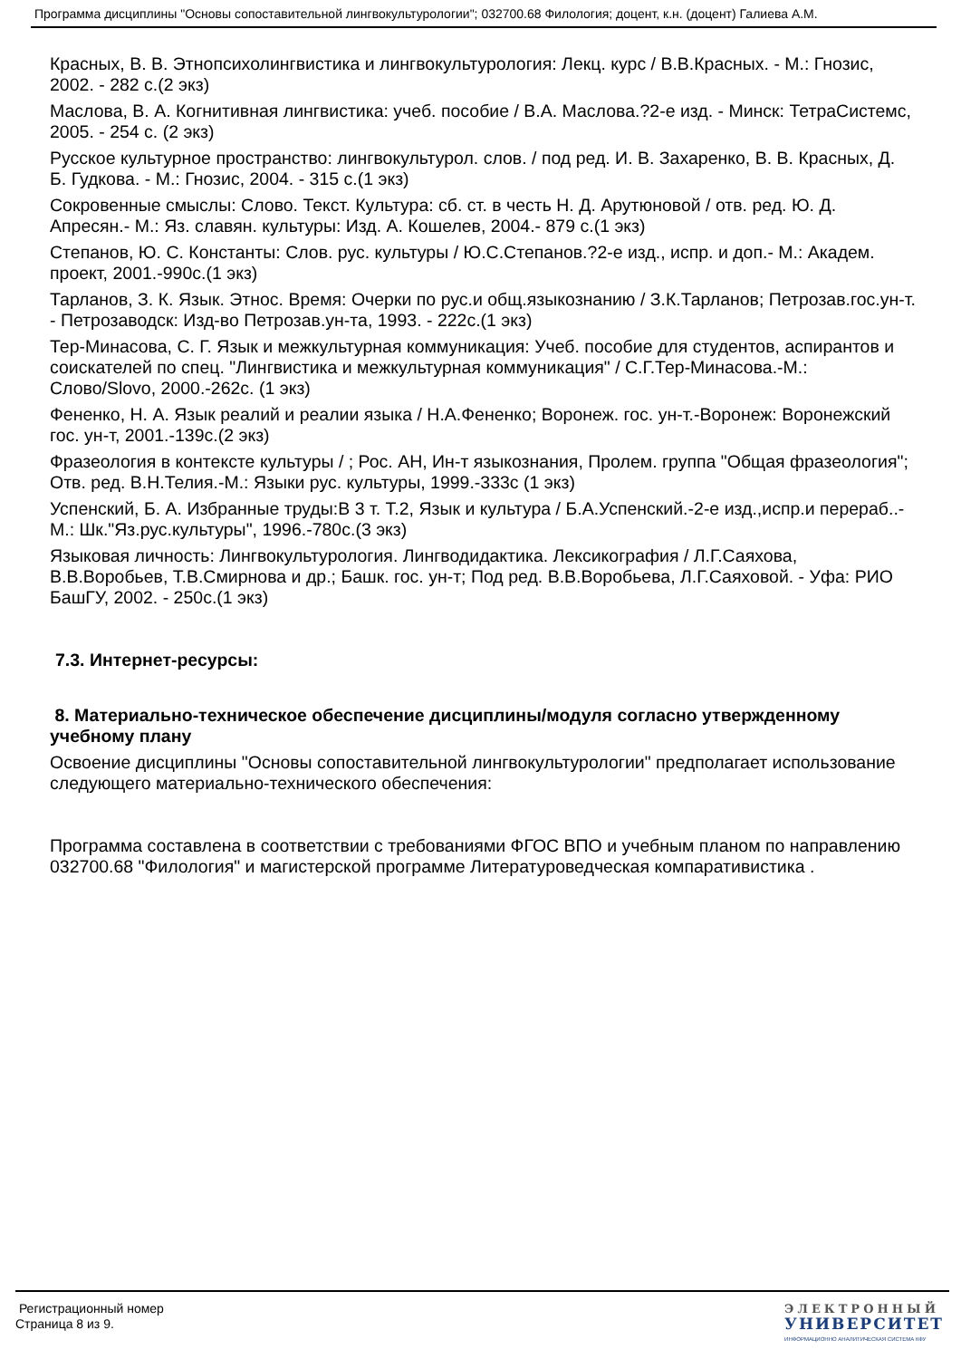Программа дисциплины "Основы сопоставительной лингвокультурологии"; 032700.68 Филология; доцент, к.н. (доцент) Галиева А.М.
Красных, В. В. Этнопсихолингвистика и лингвокультурология: Лекц. курс / В.В.Красных. - М.: Гнозис, 2002. - 282 с.(2 экз)
Маслова, В. А. Когнитивная лингвистика: учеб. пособие / В.А. Маслова.?2-е изд. - Минск: ТетраСистемс, 2005. - 254 с. (2 экз)
Русское культурное пространство: лингвокультурол. слов. / под ред. И. В. Захаренко, В. В. Красных, Д. Б. Гудкова. - М.: Гнозис, 2004. - 315 с.(1 экз)
Сокровенные смыслы: Слово. Текст. Культура: сб. ст. в честь Н. Д. Арутюновой / отв. ред. Ю. Д. Апресян.- М.: Яз. славян. культуры: Изд. А. Кошелев, 2004.- 879 с.(1 экз)
Степанов, Ю. С. Константы: Слов. рус. культуры / Ю.С.Степанов.?2-е изд., испр. и доп.- М.: Академ. проект, 2001.-990с.(1 экз)
Тарланов, З. К. Язык. Этнос. Время: Очерки по рус.и общ.языкознанию / З.К.Тарланов; Петрозав.гос.ун-т. - Петрозаводск: Изд-во Петрозав.ун-та, 1993. - 222с.(1 экз)
Тер-Минасова, С. Г. Язык и межкультурная коммуникация: Учеб. пособие для студентов, аспирантов и соискателей по спец. "Лингвистика и межкультурная коммуникация" / С.Г.Тер-Минасова.-М.: Слово/Slovo, 2000.-262с. (1 экз)
Фененко, Н. А. Язык реалий и реалии языка / Н.А.Фененко; Воронеж. гос. ун-т.-Воронеж: Воронежский гос. ун-т, 2001.-139с.(2 экз)
Фразеология в контексте культуры / ; Рос. АН, Ин-т языкознания, Пролем. группа "Общая фразеология"; Отв. ред. В.Н.Телия.-М.: Языки рус. культуры, 1999.-333с (1 экз)
Успенский, Б. А. Избранные труды:В 3 т. Т.2, Язык и культура / Б.А.Успенский.-2-е изд.,испр.и перераб..-М.: Шк."Яз.рус.культуры", 1996.-780с.(3 экз)
Языковая личность: Лингвокультурология. Лингводидактика. Лексикография / Л.Г.Саяхова, В.В.Воробьев, Т.В.Смирнова и др.; Башк. гос. ун-т; Под ред. В.В.Воробьева, Л.Г.Саяховой. - Уфа: РИО БашГУ, 2002. - 250с.(1 экз)
7.3. Интернет-ресурсы:
8. Материально-техническое обеспечение дисциплины/модуля согласно утвержденному учебному плану
Освоение дисциплины "Основы сопоставительной лингвокультурологии" предполагает использование следующего материально-технического обеспечения:
Программа составлена в соответствии с требованиями ФГОС ВПО и учебным планом по направлению 032700.68 "Филология" и магистерской программе Литературоведческая компаративистика .
Регистрационный номер
Страница 8 из 9.
ЭЛЕКТРОННЫЙ
УНИВЕРСИТЕТ
ИНФОРМАЦИОННО АНАЛИТИЧЕСКАЯ СИСТЕМА КФУ